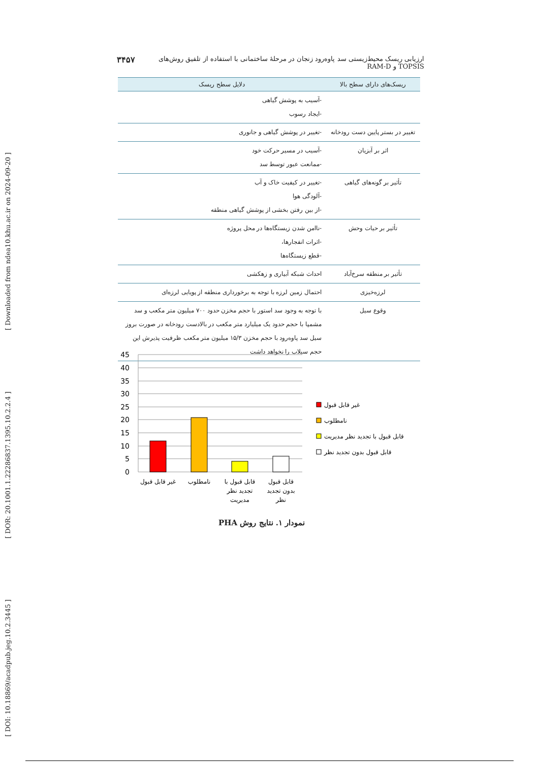[ DOI: 10.18869/acadpub.jeg.10.2.3445 ] [ DOR: 20.1001.1.22286837.1395.10.2.2.4 ] [ Downloaded from ndea10.khu.ac.ir on 2024-09-20 ]
۳۴۵۷ ارزیابی ریسک محیط‌زیستی سد پاوه‌رود زنجان در مرحلهٔ ساختمانی با استفاده از تلفیق روش‌های TOPSIS و RAM-D
| ریسک‌های دارای سطح بالا | دلایل سطح ریسک |
| --- | --- |
| | -آسیب به پوشش گیاهی -ایجاد رسوب |
| تغییر در بستر پایین دست رودخانه | -تغییر در پوشش گیاهی و جانوری |
| اثر بر آبزیان | -آسیب در مسیر حرکت خود -ممانعت عبور توسط سد |
| تأثیر بر گونه‌های گیاهی | -تغییر در کیفیت خاک و آب -آلودگی هوا -از بین رفتن بخشی از پوشش گیاهی منطقه |
| تأثیر بر حیات وحش | -ناامن شدن زیستگاه‌ها در محل پروژه -اثرات انفجارها، -قطع زیستگاه‌ها |
| تأثیر بر منطقه سرخ‌آباد | احداث شبکه آبیاری و زهکشی |
| لرزه‌خیزی | احتمال زمین لرزه با توجه به برخورداری منطقه از پویایی لرزه‌ای |
| وقوع سیل | با توجه به وجود سد استور با حجم مخزن حدود ۷۰۰ میلیون متر مکعب و سد مشمپا با حجم حدود یک میلیارد متر مکعب در بالادست رودخانه در صورت بروز سیل سد پاوه‌رود با حجم مخزن ۱۵/۳ میلیون متر مکعب ظرفیت پذیرش این حجم سیلاب را نخواهد داشت |
45
40
35
30
25
20
15
10
5
0
غیر قابل قبول
نامطلوب
قابل قبول با
تجدید نظر
مدیریت
قابل قبول
بدون تجدید
نظر
غیر قابل قبول
نامطلوب
قابل قبول با تجدید نظر مدیریت
قابل قبول بدون تجدید نظر
نمودار ۱. نتایج روش PHA